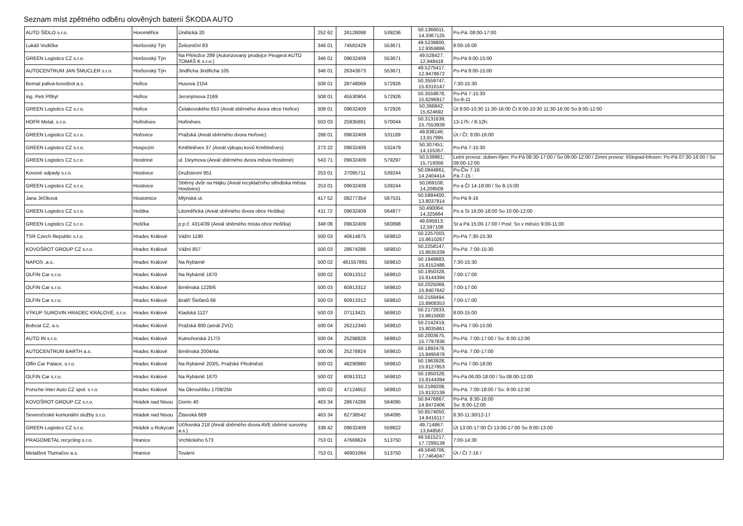Seznam míst zpětného odběru olověných baterií ŠKODA AUTO
| AUTO ŠÍDLO s.r.o. | Horoměřice | Únětická 20 | 252 62 | 26128098 | 539236 | 50.1366011, 14.3367125 | Po-Pá: 08:00-17:00 |
| Lukáš Vodička | Horšovský Týn | Železniční 83 | 346 01 | 74582429 | 553671 | 49.5239800, 12.9359886 | 8:00-16:00 |
| GREEN Logistics CZ s.r.o. | Horšovský Týn | Na Přeložce 289 (Autorizovaný prodejce Peugeot AUTO TOMÁŠ K s.r.o.) | 346 01 | 09632409 | 553671 | 49,528427; 12,948418 | Po-Pá 9:00-15:00 |
| AUTOCENTRUM JAN ŠMUCLER s.r.o. | Horšovský Týn | Jindřicha Jindřicha 105 | 346 01 | 26343673 | 553671 | 49.5275417, 12.9478672 | Po-Pá 9:00-15:00 |
| Bernat paliva-kovošrot a.s. | Hořice | Husova 2154 | 508 01 | 28748069 | 572926 | 50.3559747, 15.6316147 | 7:30-15:30 |
| ing. Petr Přibyl | Hořice | Jeronýmova 2169 | 508 01 | 45530904 | 572926 | 50.3559878, 15.6296917 | Po-Pá 7-15:30 So-8-11 |
| GREEN Logistics CZ s.r.o. | Hořice | Čelakovského 653 (Areál sběrného dvora obce Hořice) | 508 01 | 09632409 | 572926 | 50,366842; 15,624692 | Út 8:00-10:30 11:30-16:00 Čt 8:00-10:30 11:30-16:00 So 8:00-12:00 |
| HOFR Metal, s.r.o. | Hořiněves | Hořiněves | 503 03 | 25935691 | 570044 | 50.3131639, 15.7553939 | 13-17h: / 8-12h: |
| GREEN Logistics CZ s.r.o. | Hořovice | Pražská (Areál sběrného dvora Hořovic) | 268 01 | 09632409 | 531189 | 49,838146; 13,917995 | Út / Čt: 8:00-16:00 |
| GREEN Logistics CZ s.r.o. | Hospozín | Kmětiněves 37 (Areál výkupu kovů Kmětiněves) | 273 22 | 09632409 | 532479 | 50,307451; 14,155357 | Po-Pá 7-15:30 |
| GREEN Logistics CZ s.r.o. | Hostinné | ul. Deymova (Areál sběrného dvora města Hostinné) | 543 71 | 09632409 | 579297 | 50,539981; 15,719356 | Letní provoz: duben-říjen: Po-Pá 08:30-17:00 / So 09:00-12:00 / Zimní provoz: liStopad-březen: Po-Pá 07:30-16:00 / So 09:00-12:00 |
| Kovové odpady s.r.o. | Hostivice | Družstevní 951 | 253 01 | 27095711 | 539244 | 50.0844861, 14.2404414 | Po-Čtv 7-16 Pá 7-15 : |
| GREEN Logistics CZ s.r.o. | Hostivice | Sběrný dvůr na Hájku (Areál recyklačního střediska města Hostivice) | 253 01 | 09632409 | 539244 | 50,069108; 14,208509 | Po a Čt 14-18:00 / So 8-15:00 |
| Jana Jirčíková | Hostomice | Mlýnská ul. | 417 52 | 08277354 | 567531 | 50.5884400, 13.8037814 | Po-Pá 9-16 |
| GREEN Logistics CZ s.r.o. | Hoštka | Litoměřická (Areál sběrného dvora obce Hoštka) | 411 72 | 09632409 | 564877 | 50,490064; 14,325664 | Po a St 16:00-18:00 So 10:00-12:00 |
| GREEN Logistics CZ s.r.o. | Hošťka | p.p.č. 4314/39 (Areál sběrného místa obce Hošťka) | 348 06 | 09632409 | 560898 | 49,695813; 12,597108 | St a Pá 15:00-17:00 / Posl: So v měsíci 9:00-11:00 |
| TSR Czech Republic s.r.o. | Hradec Králové | Vážní 1190 | 500 03 | 40614875 | 569810 | 50.2257003, 15.8610267 | Po-Pá 7:30-15:30 |
| KOVOŠROT GROUP CZ s.r.o. | Hradec Králové | Vážní 857 | 500 03 | 28674286 | 569810 | 50.2258147, 15.8635339 | Po-Pá: 7:00-15:30 |
| NAPOS ,a.s. | Hradec Králové | Na Rybárně | 500 02 | 481557891 | 569810 | 50.1949883, 15.8152486 | 7:30-15:30 |
| OLFIN Car s.r.o. | Hradec Králové | Na Rybárně 1670 | 500 02 | 60913312 | 569810 | 50.1950328, 15.8144394 | 7:00-17:00 |
| OLFIN Car s.r.o. | Hradec Králové | Brněnská 1228/6 | 500 03 | 60913312 | 569810 | 50.2025069, 15.8407642 | 7:00-17:00 |
| OLFIN Car s.r.o. | Hradec Králové | Bratří Štefanů 66 | 500 03 | 60913312 | 569810 | 50.2169494, 15.8908353 | 7:00-17:00 |
| VÝKUP SUROVIN HRADEC KRÁLOVÉ, s.r.o. | Hradec Králové | Kladská 1127 | 500 03 | 07113421 | 569810 | 50.2172833, 15.8615000 | 8:00-15:00 |
| Bobcat CZ, a.s. | Hradec Králové | Pražská 800 (areál ZVÚ) | 500 04 | 26212340 | 569810 | 50.2142419, 15.8035861 | Po-Pá 7:00-15:00 |
| AUTO IN s.r.o. | Hradec Králové | Kutnohorská 217/3 | 500 04 | 25298828 | 569810 | 50.2003675, 15.7797836 | Po-Pá: 7:00-17:00 / So: 8:00-12:00 |
| AUTOCENTRUM BARTH a.s. | Hradec Králové | Brněnská 2004/4a | 500 06 | 25278924 | 569810 | 50.1892478, 15.8495978 | Po-Pá: 7:00-17:00 |
| Olfin Car Palace, s.r.o. | Hradec Králové | Na Rybárně 203/5, Pražské Předměstí | 500 02 | 48290980 | 569810 | 50.1963928, 15.8127853 | Po-Pá 7:00-18:00 |
| OLFIN Car s.r.o. | Hradec Králové | Na Rybárně 1670 | 500 02 | 60913312 | 569810 | 50.1950328, 15.8144394 | Po-Pá 06:00-18:00 / So 08:00-12:00 |
| Porsche Inter Auto CZ spol. s r.o. | Hradec Králové | Na Okrouhlíku 1708/25b | 500 02 | 47124652 | 569810 | 50.2189208, 15.8132139 | Po-Pá: 7:00-18:00 / So: 9:00-12:00 |
| KOVOŠROT GROUP CZ s.r.o. | Hrádek nad Nisou | Donín 40 | 463 34 | 28674286 | 564095 | 50.8476867, 14.8472406 | Po-Pá: 8:30-16:00 So: 8:00-12:00 |
| Severočeské komunální služby s.r.o. | Hrádek nad Nisou | Žitavská 689 | 463 34 | 62738542 | 564095 | 50.8574050, 14.8416117 | 8:30-11:30/12-17 |
| GREEN Logistics CZ s.r.o. | Hrádek u Rokycan | Učňovská 218 (Areál sběrného dvora AVE sběrné suroviny a.s.) | 338 42 | 09632409 | 559822 | 49,714867; 13,648567 | Út 13:00-17:00 Čt 13:00-17:00 So 8:00-13:00 |
| PRAGOMETAL recycling s.r.o. | Hranice | Vrchlického 573 | 753 01 | 47669624 | 513750 | 49.5615217, 17.7299139 | 7:00-14:30 |
| Metalšrot Tlumačov a.s. | Hranice | Tovární | 753 01 | 46901094 | 513750 | 49.5646706, 17.7464047 | Út / Čt 7-16 / |